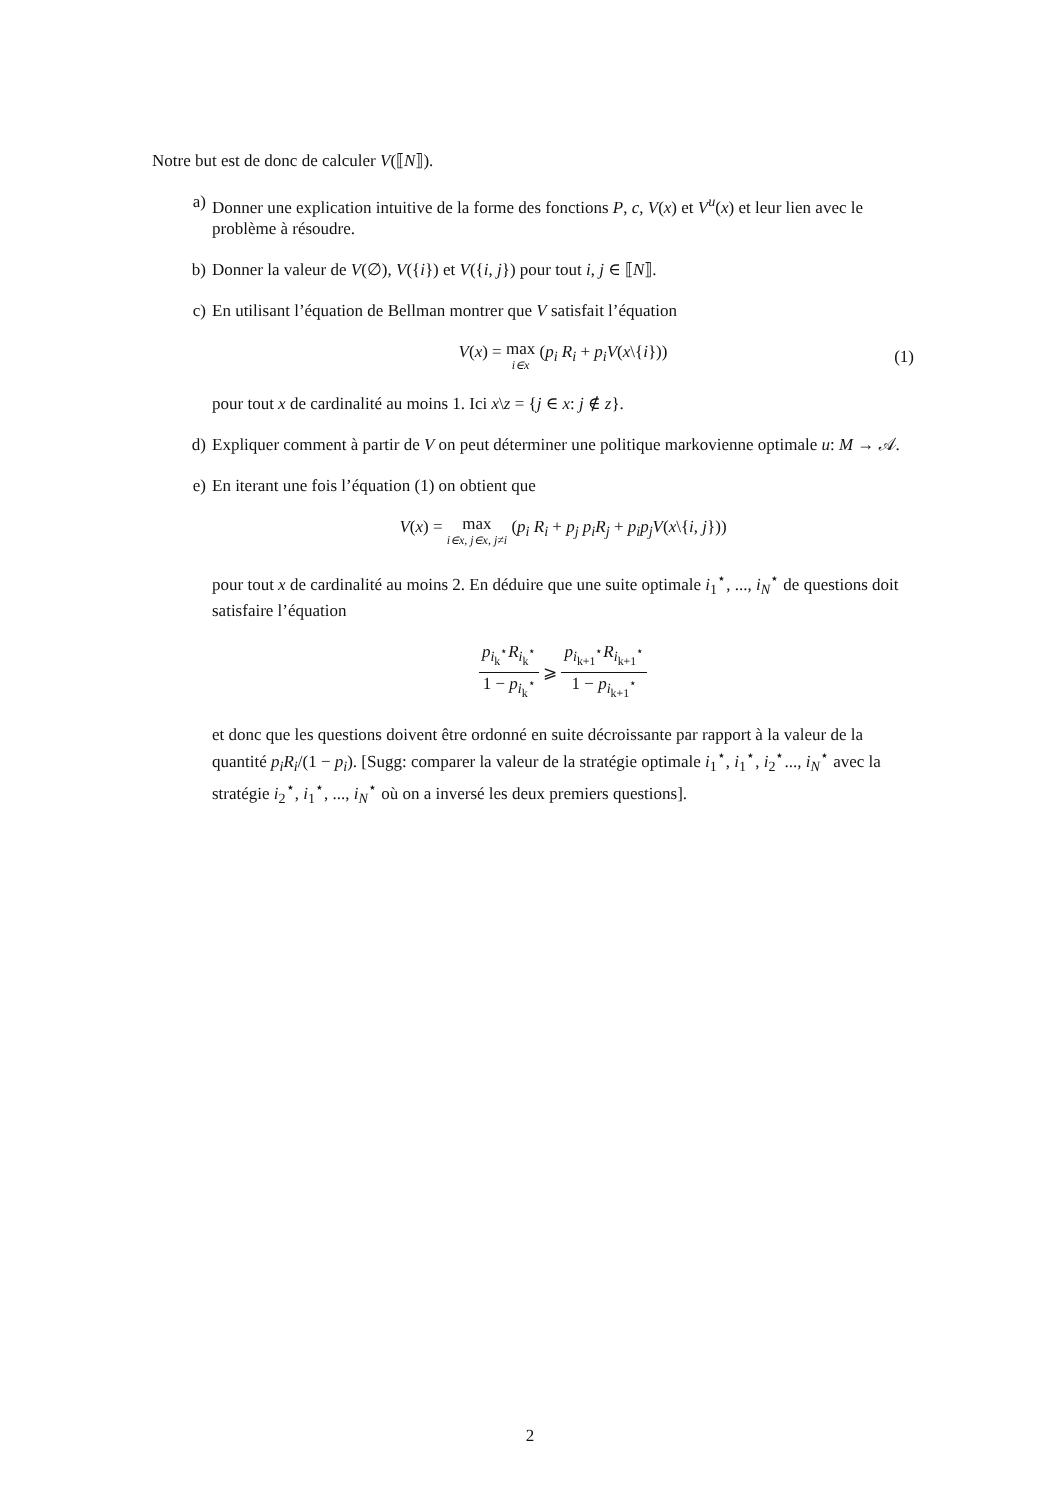Notre but est de donc de calculer V(⟦N⟧).
a) Donner une explication intuitive de la forme des fonctions P, c, V(x) et V<sup>u</sup>(x) et leur lien avec le problème à résoudre.
b) Donner la valeur de V(∅), V({i}) et V({i, j}) pour tout i, j ∈ ⟦N⟧.
c) En utilisant l’équation de Bellman montrer que V satisfait l’équation
V(x) = max i∈x (p<sub>i</sub> R<sub>i</sub> + p<sub>i</sub>V(x\{i})) (1)
pour tout x de cardinalité au moins 1. Ici x\z = {j ∈ x: j ∉ z}.
d) Expliquer comment à partir de V on peut déterminer une politique markovienne optimale u: M → 𝒜.
e) En iterant une fois l’équation (1) on obtient que
V(x) = max i∈x, j∈x, j≠i (p<sub>i</sub> R<sub>i</sub> + p<sub>j</sub> p<sub>i</sub>R<sub>j</sub> + p<sub>i</sub>p<sub>j</sub>V(x\{i, j}))
pour tout x de cardinalité au moins 2. En déduire que une suite optimale i<sub>1</sub><sup>⋆</sup>, ..., i<sub>N</sub><sup>⋆</sup> de questions doit satisfaire l’équation
p<sub>i<sub>k</sub><sup>⋆</sup></sub>R<sub>i<sub>k</sub><sup>⋆</sup></sub> 1 − p<sub>i<sub>k</sub><sup>⋆</sup></sub> ⩾ p<sub>i<sub>k+1</sub><sup>⋆</sup></sub>R<sub>i<sub>k+1</sub><sup>⋆</sup></sub> 1 − p<sub>i<sub>k+1</sub><sup>⋆</sup></sub>
et donc que les questions doivent être ordonné en suite décroissante par rapport à la valeur de la quantité p<sub>i</sub>R<sub>i</sub>/(1 − p<sub>i</sub>). [Sugg: comparer la valeur de la stratégie optimale i<sub>1</sub><sup>⋆</sup>, i<sub>1</sub><sup>⋆</sup>, i<sub>2</sub><sup>⋆</sup>..., i<sub>N</sub><sup>⋆</sup> avec la stratégie i<sub>2</sub><sup>⋆</sup>, i<sub>1</sub><sup>⋆</sup>, ..., i<sub>N</sub><sup>⋆</sup> où on a inversé les deux premiers questions].
2